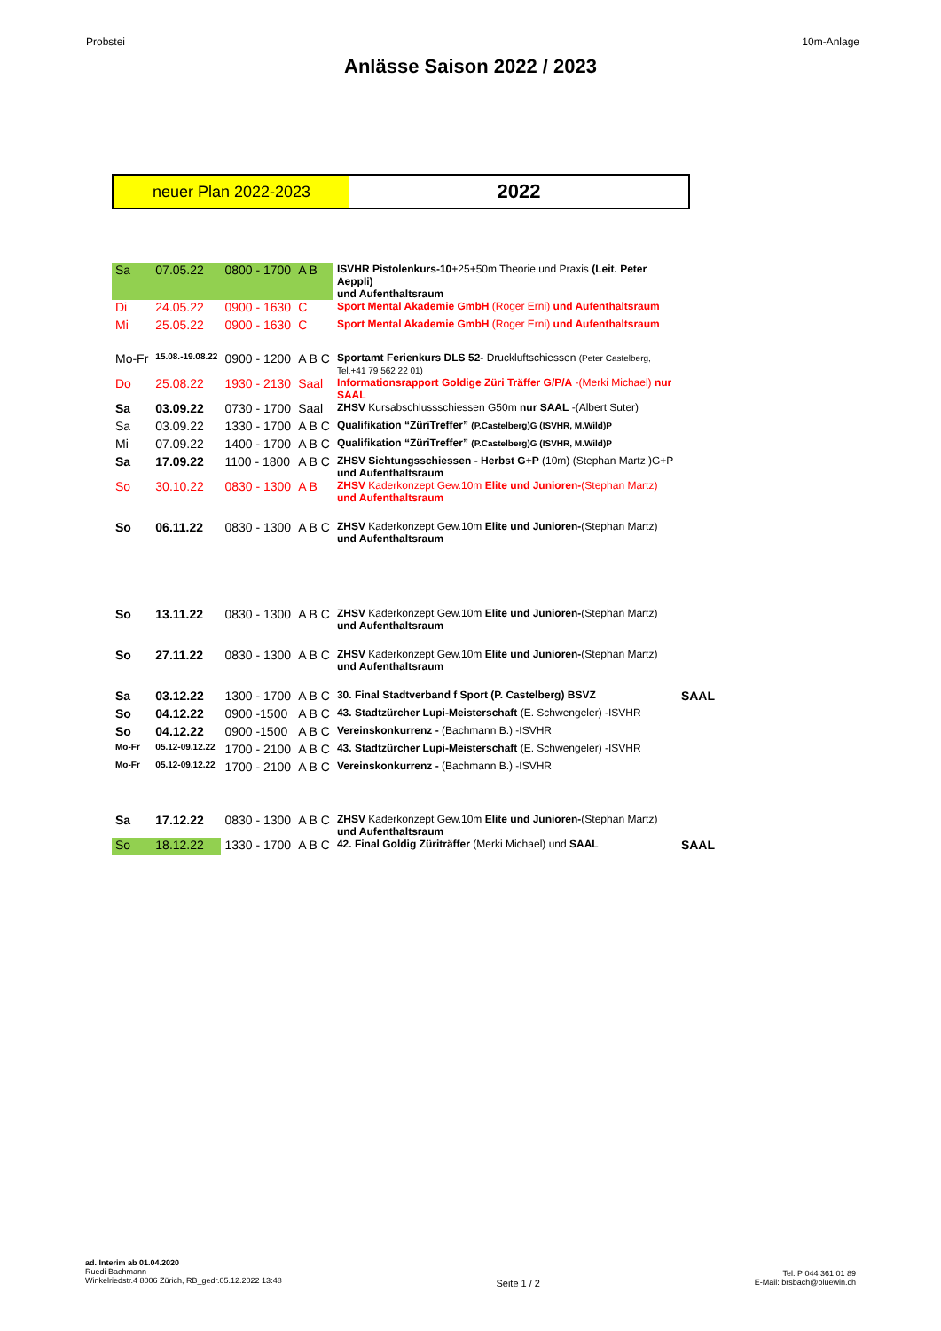Probstei 10m-Anlage
Anlässe Saison 2022 / 2023
neuer Plan 2022-2023
2022
| Sa | 07.05.22 | 0800 - 1700 | A B | ISVHR Pistolenkurs-10 +25+50m Theorie und Praxis (Leit. Peter Aeppli) und Aufenthaltsraum | |
| Di | 24.05.22 | 0900 - 1630 | C | Sport Mental Akademie GmbH (Roger Erni) und Aufenthaltsraum | |
| Mi | 25.05.22 | 0900 - 1630 | C | Sport Mental Akademie GmbH (Roger Erni) und Aufenthaltsraum | |
| Mo-Fr | 15.08.-19.08.22 | 0900 - 1200 | A B C | Sportamt Ferienkurs DLS 52- Druckluftschiessen (Peter Castelberg, Tel.+41 79 562 22 01) | |
| Do | 25.08.22 | 1930 - 2130 | Saal | Informationsrapport Goldige Züri Träffer G/P/A -(Merki Michael) nur SAAL | |
| Sa | 03.09.22 | 0730 - 1700 | Saal | ZHSV Kursabschlussschiessen G50m nur SAAL -(Albert Suter) | |
| Sa | 03.09.22 | 1330 - 1700 | A B C | Qualifikation “ZüriTreffer” (P.Castelberg)G (ISVHR, M.Wild)P | |
| Mi | 07.09.22 | 1400 - 1700 | A B C | Qualifikation “ZüriTreffer” (P.Castelberg)G (ISVHR, M.Wild)P | |
| Sa | 17.09.22 | 1100 - 1800 | A B C | ZHSV Sichtungsschiessen - Herbst G+P (10m) (Stephan Martz )G+P und Aufenthaltsraum | |
| So | 30.10.22 | 0830 - 1300 | A B | ZHSV Kaderkonzept Gew.10m Elite und Junioren- (Stephan Martz) und Aufenthaltsraum | |
| So | 06.11.22 | 0830 - 1300 | A B C | ZHSV Kaderkonzept Gew.10m Elite und Junioren- (Stephan Martz) und Aufenthaltsraum | |
| So | 13.11.22 | 0830 - 1300 | A B C | ZHSV Kaderkonzept Gew.10m Elite und Junioren- (Stephan Martz) und Aufenthaltsraum | |
| So | 27.11.22 | 0830 - 1300 | A B C | ZHSV Kaderkonzept Gew.10m Elite und Junioren- (Stephan Martz) und Aufenthaltsraum | |
| Sa | 03.12.22 | 1300 - 1700 | A B C | 30. Final Stadtverband f Sport (P. Castelberg) BSVZ | SAAL |
| So | 04.12.22 | 0900 -1500 | A B C | 43. Stadtzürcher Lupi-Meisterschaft (E. Schwengeler) -ISVHR | |
| So | 04.12.22 | 0900 -1500 | A B C | Vereinskonkurrenz - (Bachmann B.) -ISVHR | |
| Mo-Fr | 05.12-09.12.22 | 1700 - 2100 | A B C | 43. Stadtzürcher Lupi-Meisterschaft (E. Schwengeler) -ISVHR | |
| Mo-Fr | 05.12-09.12.22 | 1700 - 2100 | A B C | Vereinskonkurrenz - (Bachmann B.) -ISVHR | |
| Sa | 17.12.22 | 0830 - 1300 | A B C | ZHSV Kaderkonzept Gew.10m Elite und Junioren- (Stephan Martz) und Aufenthaltsraum | |
| So | 18.12.22 | 1330 - 1700 | A B C | 42. Final Goldig Züriträffer (Merki Michael) und SAAL | SAAL |
ad. Interim ab 01.04.2020
Ruedi Bachmann
Winkelriedstr.4 8006 Zürich, RB_gedr.05.12.2022 13:48
Seite 1 / 2
Tel. P 044 361 01 89
E-Mail: brsbach@bluewin.ch